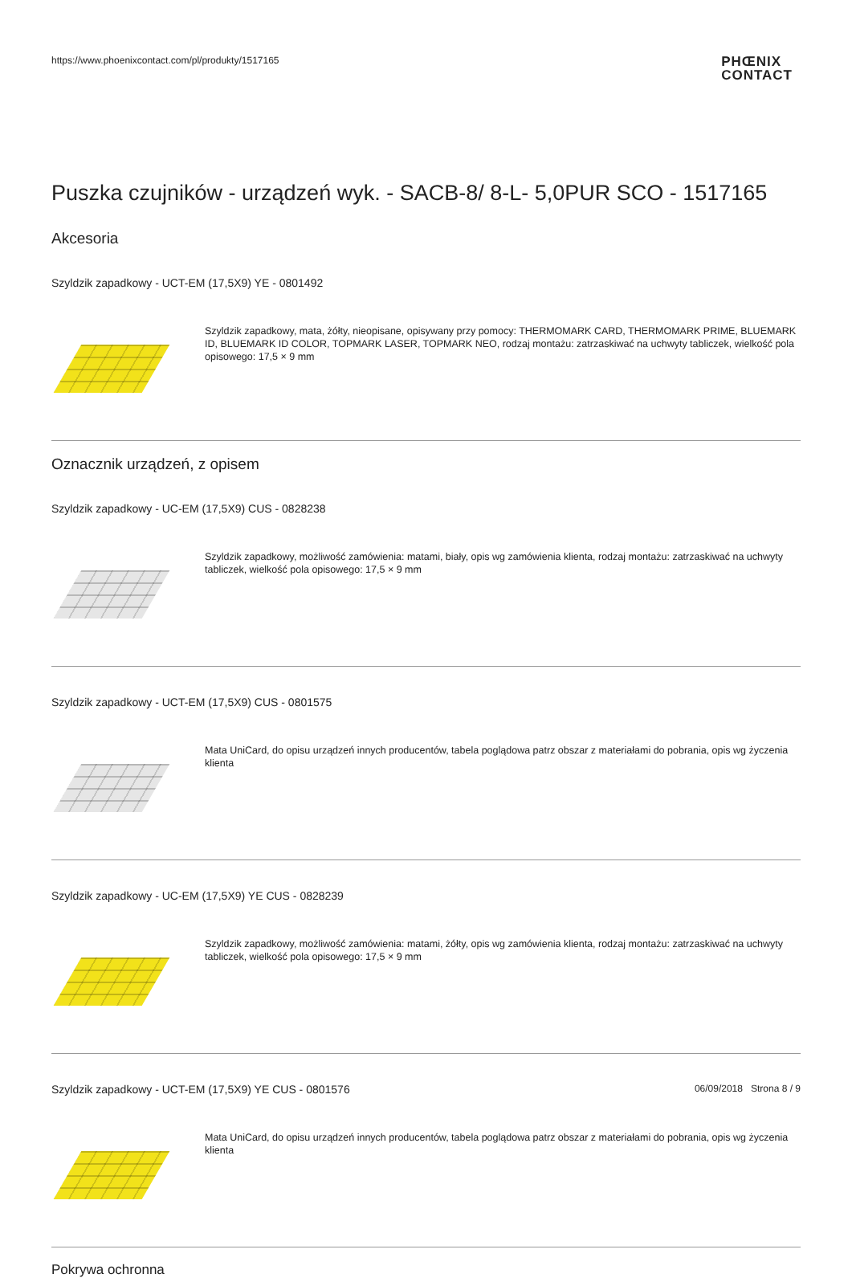https://www.phoenixcontact.com/pl/produkty/1517165
PHŒNIX
CONTACT
Puszka czujników - urządzeń wyk. - SACB-8/ 8-L- 5,0PUR SCO - 1517165
Akcesoria
Szyldzik zapadkowy - UCT-EM (17,5X9) YE - 0801492
Szyldzik zapadkowy, mata, żółty, nieopisane, opisywany przy pomocy: THERMOMARK CARD, THERMOMARK PRIME, BLUEMARK ID, BLUEMARK ID COLOR, TOPMARK LASER, TOPMARK NEO, rodzaj montażu: zatrzaskiwać na uchwyty tabliczek, wielkość pola opisowego: 17,5 × 9 mm
Oznacznik urządzeń, z opisem
Szyldzik zapadkowy - UC-EM (17,5X9) CUS - 0828238
Szyldzik zapadkowy, możliwość zamówienia: matami, biały, opis wg zamówienia klienta, rodzaj montażu: zatrzaskiwać na uchwyty tabliczek, wielkość pola opisowego: 17,5 × 9 mm
Szyldzik zapadkowy - UCT-EM (17,5X9) CUS - 0801575
Mata UniCard, do opisu urządzeń innych producentów, tabela poglądowa patrz obszar z materiałami do pobrania, opis wg życzenia klienta
Szyldzik zapadkowy - UC-EM (17,5X9) YE CUS - 0828239
Szyldzik zapadkowy, możliwość zamówienia: matami, żółty, opis wg zamówienia klienta, rodzaj montażu: zatrzaskiwać na uchwyty tabliczek, wielkość pola opisowego: 17,5 × 9 mm
Szyldzik zapadkowy - UCT-EM (17,5X9) YE CUS - 0801576
Mata UniCard, do opisu urządzeń innych producentów, tabela poglądowa patrz obszar z materiałami do pobrania, opis wg życzenia klienta
Pokrywa ochronna
06/09/2018 Strona 8 / 9